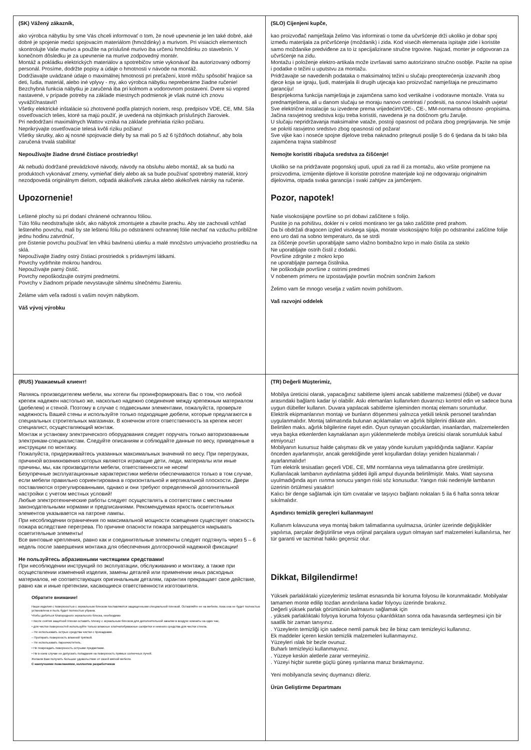(SK) Vážený zákazník,
ako výrobca nábytku by sme Vás chceli informovať o tom, že nové upevnenie je len také dobré, aké dobré je spojenie medzi spojovacím materiálom (hmoždinky) a murivom. Pri visiacich elementoch skontrolujte Vaše murivo a použite na príslušné murivo iba určenú hmoždinku zo stavebnín. V konečnom dôsledku je za upevnenie na murive zodpovedný montér.
Montáž a pokládku elektrických materiálov a spotrebičov smie vykonávať iba autorizovaný odborný personál. Prosíme, dodržte popisy a údaje o hmotnosti v návode na montáž.
Dodržiavajte uvádzané údaje o maximálnej hmotnosti pri preťažení, ktoré môžu spôsobiť hrajúce sa deti, ľudia, materiál, alebo iné vplyvy - my, ako výrobca nábytku nepreberáme žiadne ručenie!
Bezchybná funkcia nábytku je zaručená iba pri kolmom a vodorovnom postavení. Dvere sú vopred nastavené, v prípade potreby na základe miestnych podmienok je však nutné ich znovu vyvážiť/nastaviť!
Všetky elektrické inštalácie sú zhotovené podľa platných noriem, resp. predpisov VDE, CE, MM. Sila osvetľovacích telies, ktoré sa majú použiť, je uvedená na objímkach príslušných žiaroviek.
Pri nedodržaní maximálnych Wattov vzniká na základe prehriatia riziko požiaru.
Neprikrývajte osvetľovacie telesá kvôli riziku požiaru!
Všetky skrutky, ako aj nosné spojovacie diely by sa mali po 5 až 6 týždňoch dotiahnuť, aby bola zaručená trvalá stabilita!
Nepoužívajte žiadne drsné čistiace prostriedky!
Ak nebudú dodržané prevádzkové návody, návody na obsluhu alebo montáž, ak sa budú na produktoch vykonávať zmeny, vymieňať diely alebo ak sa bude používať spotrebný materiál, ktorý nezodpovedá originálnym dielom, odpadá akákoľvek záruka alebo akékoľvek nároky na ručenie.
Upozornenie!
Leštené plochy sú pri dodaní chránené ochrannou fóliou.
Túto fóliu neodstraňujte skôr, ako nábytok zmontujete a zbavíte prachu. Aby ste zachovali vzhľad lešteného povrchu, mali by ste leštenú fóliu po odstránení ochrannej fólie nechať na vzduchu približne jednu hodinu zatvrdnúť,
pre čistenie povrchu používať len vlhkú bavlnenú utierku a malé množstvo umývacieho prostriedku na sklá.
Nepoužívajte žiadny ostrý čistiaci prostriedok s prídavnými látkami.
Povrchy vydrhnite mokrou handrou.
Nepoužívajte parný čistič.
Povrchy nepoškodzujte ostrými predmetmi.
Povrchy v žiadnom prípade nevystavujte silnému slnečnému žiareniu.
Želáme vám veľa radosti s vašim novým nábytkom.
Váš vývoj výrobku
(SLO) Cijenjeni kupče,
kao proizvođač namještaja želimo Vas informirati o tome da učvršćenje drži ukoliko je dobar spoj između materijala za pričvršćenje (moždanik) i zida. Kod visećih elemenata ispitajte zide i koristite samo moždanike predviđene za to iz specijalizirane stručne trgovine. Najzad, monter je odgovoran za učvršćenje na zidu.
Montažu i položenje elektro-artikala može izvršavati samo autorizirano stručno osoblje. Pazite na opise i podatke o težini u uputstvu za montažu.
Pridržavajte se navedenih podataka o maksimalnoj težini u slučaju preopterećenja izazvanih zbog djece koja se igraju, ljudi, materijala ili drugih utjecaja kao proizvožač namještaja ne preuzimamo garanciju!
Besprijekorna funkcija namještaja je zajamčena samo kod vertikalne i vodoravne montaže. Vrata su prednamještena, ali u danom slučaju se moraju nanovo centrirati / podesiti, na osnovi lokalnih uvjeta!
Sve električne instalacije su izvedene prema vrijedećimVDE-, CE-, MM-normama odnosno -propisima. Jačina rasvjetnog sredstva koju treba koristiti, navedena je na dotičnom grlu žarulje.
U slučaju nepridržavanja maksimalne vataže, postoji opasnost od požara zbog pregrijavanja. Ne smije se pokriti rasvjetno sredstvo zbog opasnosti od požara!
Sve vijke kao i noseće spojne dijelove treba naknadno pritegnuti poslije 5 do 6 tjedana da bi tako bila zajamčena trajna stabilnost!
Nemojte koristiti ribajuća sredstva za čišćenje!
Ukoliko se na pridržavate pogonskoj uputi, uputi za rad ili za montažu, ako vršite promjene na proizvodima, izmijenite dijelove ili koristite potrošne materijale koji ne odgovaraju originalnim dijelovima, otpada svaka garancija i svaki zahtjev za jamčenjem.
Pozor, napotek!
Naše visokosijajne površine so pri dobavi zaščitene s folijo.
Pustite jo na pohištvu, dokler ni v celoti montirano ter ga tako zaščitite pred prahom.
Da bi obdržali dragocen izgled visokega sijaja, morate visokosijajno folijo po odstranitvi zaščitne folije eno uro dati na sobno temperaturo, da se strdi
za čiščenje površin uporabljajte samo vlažno bombažno krpo in malo čistila za steklo
Ne uporabljajte ostrih čistil z dodatki.
Površine zdrgnite z mokro krpo
ne uporabljajte parnega čistilnika.
Ne poškodujte površine z ostrimi predmeti
V nobenem primeru ne izpostavljajte površin močnim sončnim žarkom
Želimo vam še mnogo veselja z vašim novim pohištvom.
Vaš razvojni oddelek
(RUS) Уважаемый клиент!
Являясь производителем мебели, мы хотели бы проинформировать Вас о том, что любой крепеж надежен настолько же, насколько надежно соединение между крепежным материалом (дюбелем) и стеной. Поэтому в случае с подвесными элементами, пожалуйста, проверьте надежность Вашей стены и используйте только подходящие дюбели, которые предлагаются в специальных строительных магазинах. В конечном итоге ответственность за крепеж несет специалист, осуществляющий монтаж.
Монтаж и установку электрического оборудования следует поручать только авторизованным электрикам-специалистам. Следуйте описаниям и соблюдайте данные по весу, приведенные в инструкции по монтажу.
Пожалуйста, придерживайтесь указанных максимальных значений по весу. При перегрузках, причиной возникновения которых являются играющие дети, люди, материалы или иные причины, мы, как производители мебели, ответственности не несем!
Безупречные эксплуатационные характеристики мебели обеспечиваются только в том случае, если мебели правильно сориентирована в горизонтальной и вертикальной плоскости. Двери поставляются отрегулированными, однако и они требуют определенной дополнительной настройки с учетом местных условий!
Любые электротехнические работы следует осуществлять в соответствии с местными законодательными нормами и предписаниями. Рекомендуемая яркость осветительных элементов указывается на патроне лампы.
При несоблюдении ограничения по максимальной мощности освещения существует опасность пожара вследствие перегрева. По причине опасности пожара запрещается накрывать осветительные элементы!
Все винтовые крепления, равно как и соединительные элементы следует подтянуть через 5 – 6 недель после завершения монтажа для обеспечения долгосрочной надежной фиксации!
Не пользуйтесь абразивными чистящими средствами!
При несоблюдении инструкций по эксплуатации, обслуживанию и монтажу, а также при осуществлении изменений изделия, замены деталей или применении иных расходных материалов, не соответствующих оригинальным деталям, гарантия прекращает свое действие, равно как и иные претензии, касающиеся ответственности изготовителя.
Обратите внимание!
Наши изделия с поверхностью с зеркальным блеском поставляются защищенными специальной пленкой. Оставляйте ее на мебели, пока она не будет полностью установлена и пыль будет полностью убрана.
Чтобы добиться благородного зеркального блеска, необходимо
• после снятия защитной пленки оставить пленку с зеркальным блеском для дополнительной закалки в воздухе комнаты на один час,
• для чистки поверхностей используйте только влажные хлопчатобумажные салфетки и немного средства для чистки стекла.
– Не использовать острые средства чистки с присадками.
– Протирать поверхность влажной тряпкой.
– Не использовать пароочиститель.
• Не повреждать поверхность острыми предметами.
• Ни в коем случае не допускать попадания на поверхность прямых солнечных лучей.
Желаем Вам получить большое удовольствие от своей мягкой мебели.
С наилучшими пожеланиями, коллектив разработчиков
(TR) Değerli Müşterimiz,
Mobilya üreticisi olarak, yapacağınız sabitleme işlemi ancak sabitleme malzemesi (dübel) ve duvar arasındaki bağlantı kadar iyi olabilir. Askı elemanları kullanırken duvarınızı kontrol edin ve sadece buna uygun dübeller kullanın. Duvara yapılacak sabitleme işleminden montaj elemanı sorumludur.
Elektrik ekipmanlarının montajı ve bunların döşenmesi yalnızca yetkili teknik personel tarafından uygulanmalıdır. Montaj talimatında bulunan açıklamaları ve ağırlık bilgilerini dikkate alın.
Belirtilen maks. ağırlık bilgilerine riayet edin. Oyun oynayan çocuklardan, insanlardan, malzemelerden veya başka etkenlerden kaynaklanan aşırı yüklenmelerde mobilya üreticisi olarak sorumluluk kabul etmiyoruz!
Mobilyanın kusursuz halde çalışması dik ve yatay yönde kurulum yapıldığında sağlanır. Kapılar önceden ayarlanmıştır, ancak gerektiğinde yerel koşullardan dolayı yeniden hizalanmalı / ayarlanmalıdır!
Tüm elektrik tesisatları geçerli VDE, CE, MM normlarına veya talimatlarına göre üretilmiştir. Kullanılacak lambanın aydınlatma şiddeti ilgili ampul duyunda belirtilmiştir. Maks. Watt sayısına uyulmadığında aşırı ısınma sonucu yangın riski söz konusudur. Yangın riski nedeniyle lambanın üzerinin örtülmesi yasaktır!
Kalıcı bir denge sağlamak için tüm cıvatalar ve taşıyıcı bağlantı noktaları 5 ila 6 hafta sonra tekrar sıkılmalıdır.
Aşındırıcı temizlik gereçleri kullanmayın!
Kullanım kılavuzuna veya montaj bakım talimatlarına uyulmazsa, ürünler üzerinde değişiklikler yapılırsa, parçalar değiştirilirse veya orijinal parçalara uygun olmayan sarf malzemeleri kullanılırsa, her tür garanti ve tazminat hakkı geçersiz olur.
Dikkat, Bilgilendirme!
Yüksek parlaklıktaki yüzeylerimiz teslimat esnasında bir koruma folyosu ile korunmaktadır. Mobilyalar tamamen monte edilip tozdan arındırılana kadar folyoyu üzerinde bırakınız.
Değerli yüksek parlak görüntünün kalmasını sağlamak için
. yüksek parlaklıktaki folyoya koruma folyosu çıkarıldıktan sonra oda havasında sertleşmesi için bir saatlik bir zaman tanıyınız.
. Yüzeylerin temizliği için sadece nemli pamuk bez ile biraz cam temizleyici kullanınız.
Ek maddeler içeren keskin temizlik malzemeleri kullanmayınız.
Yüzeyleri ıslak bir bezle ovunuz.
Buharlı temizleyici kullanmayınız.
. Yüzeye keskin aletlerle zarar vermeyiniz.
. Yüzeyi hiçbir surette güçlü güneş ışınlarına maruz bırakmayınız.
Yeni mobilyanızla sevinç duymanızı dileriz.
Ürün Geliştirme Departmanı